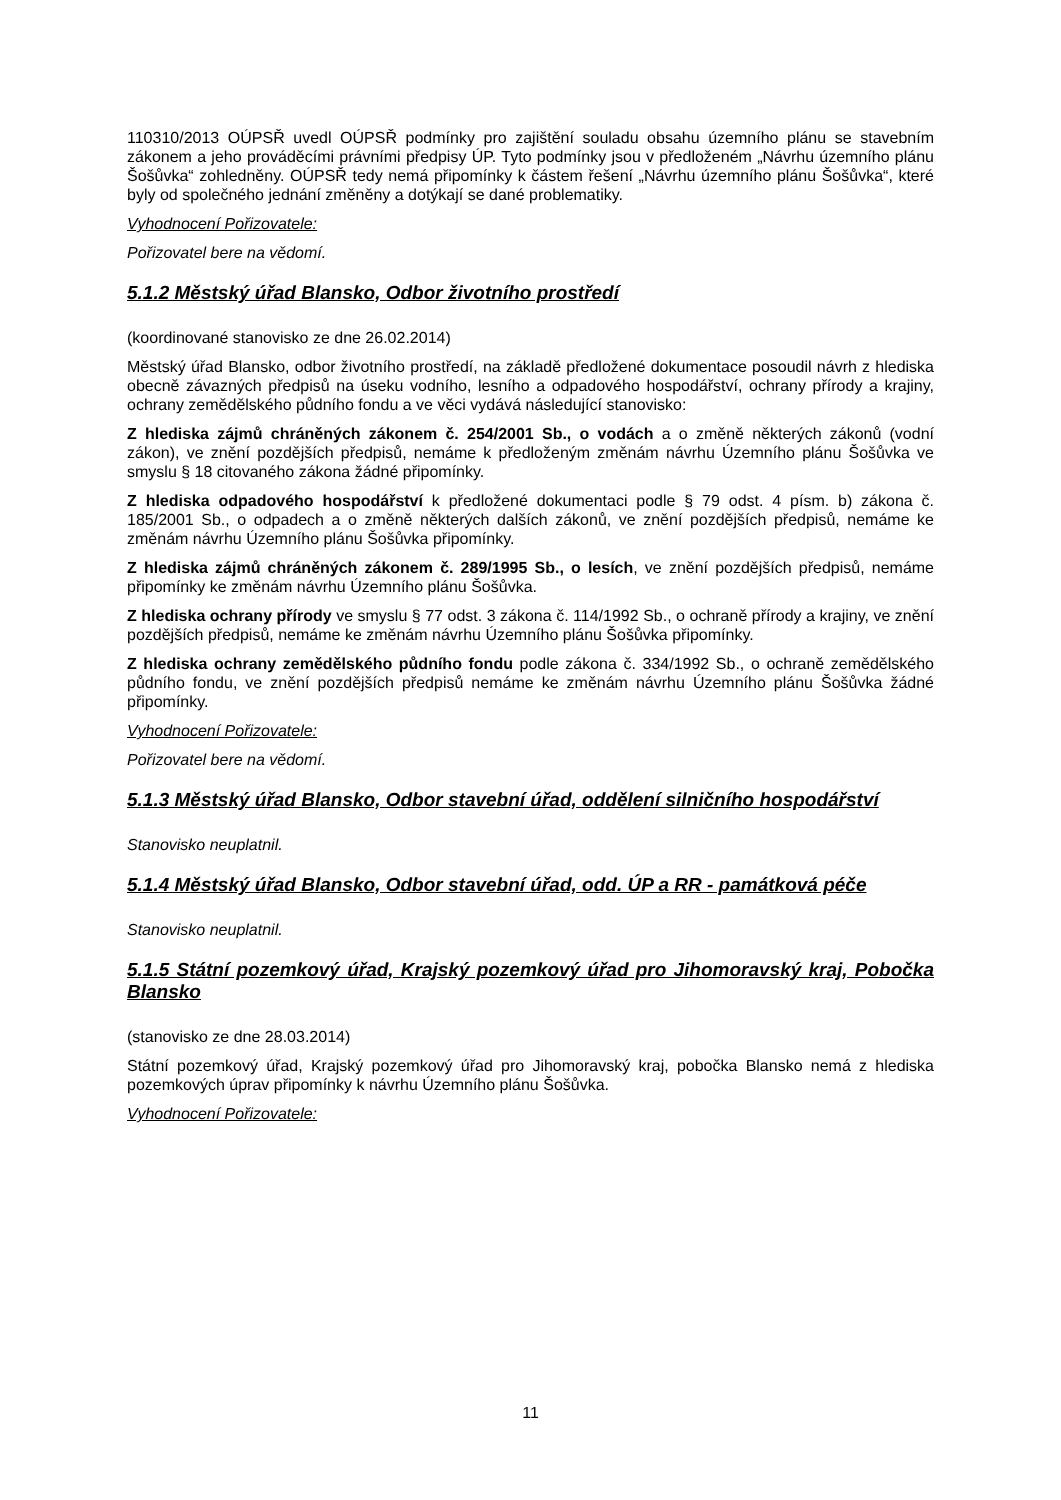110310/2013 OÚPSŘ uvedl OÚPSŘ podmínky pro zajištění souladu obsahu územního plánu se stavebním zákonem a jeho prováděcími právními předpisy ÚP. Tyto podmínky jsou v předloženém „Návrhu územního plánu Šošůvka“ zohledněny. OÚPSŘ tedy nemá připomínky k částem řešení „Návrhu územního plánu Šošůvka“, které byly od společného jednání změněny a dotýkají se dané problematiky.
Vyhodnocení Pořizovatele:
Pořizovatel bere na vědomí.
5.1.2 Městský úřad Blansko, Odbor životního prostředí
(koordinované stanovisko ze dne 26.02.2014)
Městský úřad Blansko, odbor životního prostředí, na základě předložené dokumentace posoudil návrh z hlediska obecně závazných předpisů na úseku vodního, lesního a odpadového hospodářství, ochrany přírody a krajiny, ochrany zemědělského půdního fondu a ve věci vydává následující stanovisko:
Z hlediska zájmů chráněných zákonem č. 254/2001 Sb., o vodách a o změně některých zákonů (vodní zákon), ve znění pozdějších předpisů, nemáme k předloženým změnám návrhu Územního plánu Šošůvka ve smyslu § 18 citovaného zákona žádné připomínky.
Z hlediska odpadového hospodářství k předložené dokumentaci podle § 79 odst. 4 písm. b) zákona č. 185/2001 Sb., o odpadech a o změně některých dalších zákonů, ve znění pozdějších předpisů, nemáme ke změnám návrhu Územního plánu Šošůvka připomínky.
Z hlediska zájmů chráněných zákonem č. 289/1995 Sb., o lesích, ve znění pozdějších předpisů, nemáme připomínky ke změnám návrhu Územního plánu Šošůvka.
Z hlediska ochrany přírody ve smyslu § 77 odst. 3 zákona č. 114/1992 Sb., o ochraně přírody a krajiny, ve znění pozdějších předpisů, nemáme ke změnám návrhu Územního plánu Šošůvka připomínky.
Z hlediska ochrany zemědělského půdního fondu podle zákona č. 334/1992 Sb., o ochraně zemědělského půdního fondu, ve znění pozdějších předpisů nemáme ke změnám návrhu Územního plánu Šošůvka žádné připomínky.
Vyhodnocení Pořizovatele:
Pořizovatel bere na vědomí.
5.1.3 Městský úřad Blansko, Odbor stavební úřad, oddělení silničního hospodářství
Stanovisko neuplatnil.
5.1.4 Městský úřad Blansko, Odbor stavební úřad, odd. ÚP a RR - památková péče
Stanovisko neuplatnil.
5.1.5 Státní pozemkový úřad, Krajský pozemkový úřad pro Jihomoravský kraj, Pobočka Blansko
(stanovisko ze dne 28.03.2014)
Státní pozemkový úřad, Krajský pozemkový úřad pro Jihomoravský kraj, pobočka Blansko nemá z hlediska pozemkových úprav připomínky k návrhu Územního plánu Šošůvka.
Vyhodnocení Pořizovatele:
11